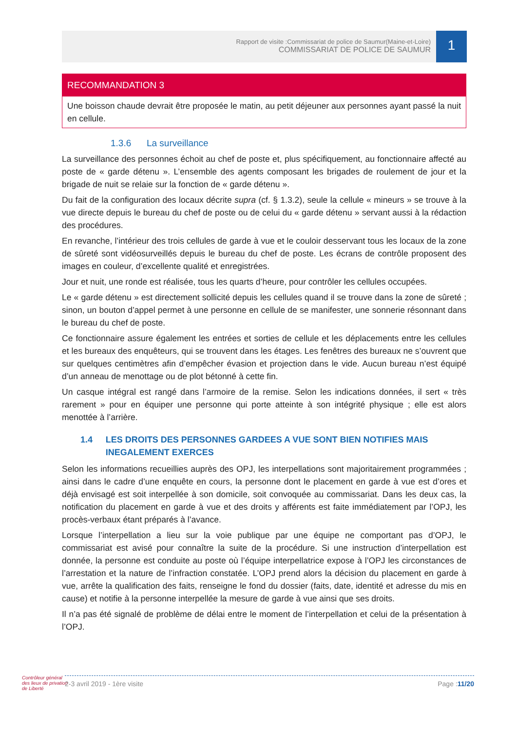Rapport de visite :Commissariat de police de Saumur(Maine-et-Loire)
COMMISSARIAT DE POLICE DE SAUMUR
1
RECOMMANDATION 3
Une boisson chaude devrait être proposée le matin, au petit déjeuner aux personnes ayant passé la nuit en cellule.
1.3.6 La surveillance
La surveillance des personnes échoit au chef de poste et, plus spécifiquement, au fonctionnaire affecté au poste de « garde détenu ». L’ensemble des agents composant les brigades de roulement de jour et la brigade de nuit se relaie sur la fonction de « garde détenu ».
Du fait de la configuration des locaux décrite supra (cf. § 1.3.2), seule la cellule « mineurs » se trouve à la vue directe depuis le bureau du chef de poste ou de celui du « garde détenu » servant aussi à la rédaction des procédures.
En revanche, l’intérieur des trois cellules de garde à vue et le couloir desservant tous les locaux de la zone de sûreté sont vidéosurveillés depuis le bureau du chef de poste. Les écrans de contrôle proposent des images en couleur, d’excellente qualité et enregistrées.
Jour et nuit, une ronde est réalisée, tous les quarts d’heure, pour contrôler les cellules occupées.
Le « garde détenu » est directement sollicité depuis les cellules quand il se trouve dans la zone de sûreté ; sinon, un bouton d’appel permet à une personne en cellule de se manifester, une sonnerie résonnant dans le bureau du chef de poste.
Ce fonctionnaire assure également les entrées et sorties de cellule et les déplacements entre les cellules et les bureaux des enquêteurs, qui se trouvent dans les étages. Les fenêtres des bureaux ne s’ouvrent que sur quelques centimètres afin d’empêcher évasion et projection dans le vide. Aucun bureau n’est équipé d’un anneau de menottage ou de plot bétonné à cette fin.
Un casque intégral est rangé dans l’armoire de la remise. Selon les indications données, il sert « très rarement » pour en équiper une personne qui porte atteinte à son intégrité physique ; elle est alors menottée à l’arrière.
1.4 LES DROITS DES PERSONNES GARDEES A VUE SONT BIEN NOTIFIES MAIS INEGALEMENT EXERCES
Selon les informations recueillies auprès des OPJ, les interpellations sont majoritairement programmées ; ainsi dans le cadre d’une enquête en cours, la personne dont le placement en garde à vue est d’ores et déjà envisagé est soit interpellée à son domicile, soit convoquée au commissariat. Dans les deux cas, la notification du placement en garde à vue et des droits y afférents est faite immédiatement par l’OPJ, les procès-verbaux étant préparés à l’avance.
Lorsque l’interpellation a lieu sur la voie publique par une équipe ne comportant pas d’OPJ, le commissariat est avisé pour connaître la suite de la procédure. Si une instruction d’interpellation est donnée, la personne est conduite au poste où l’équipe interpellatrice expose à l’OPJ les circonstances de l’arrestation et la nature de l’infraction constatée. L’OPJ prend alors la décision du placement en garde à vue, arrête la qualification des faits, renseigne le fond du dossier (faits, date, identité et adresse du mis en cause) et notifie à la personne interpellée la mesure de garde à vue ainsi que ses droits.
Il n’a pas été signalé de problème de délai entre le moment de l’interpellation et celui de la présentation à l’OPJ.
Contrôleur général
des lieux de privation
de Liberté
2-3 avril 2019 - 1ère visite Page :11/20